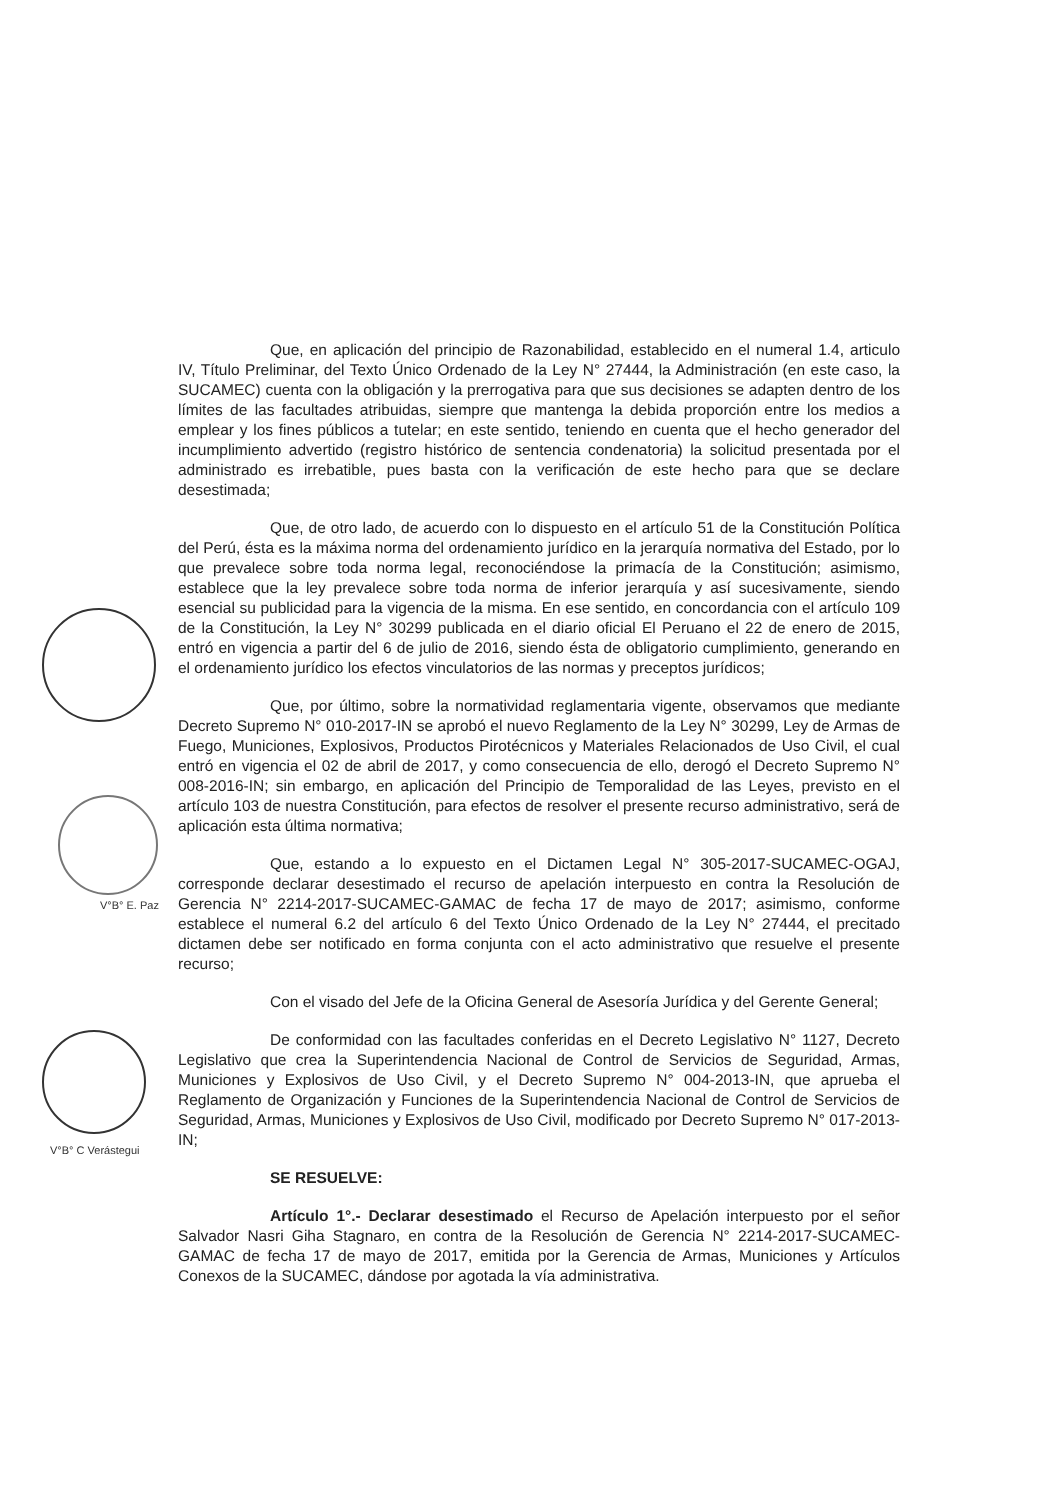V°B° E. Paz
V°B° C Verástegui
Que, en aplicación del principio de Razonabilidad, establecido en el numeral 1.4, articulo IV, Título Preliminar, del Texto Único Ordenado de la Ley N° 27444, la Administración (en este caso, la SUCAMEC) cuenta con la obligación y la prerrogativa para que sus decisiones se adapten dentro de los límites de las facultades atribuidas, siempre que mantenga la debida proporción entre los medios a emplear y los fines públicos a tutelar; en este sentido, teniendo en cuenta que el hecho generador del incumplimiento advertido (registro histórico de sentencia condenatoria) la solicitud presentada por el administrado es irrebatible, pues basta con la verificación de este hecho para que se declare desestimada;
Que, de otro lado, de acuerdo con lo dispuesto en el artículo 51 de la Constitución Política del Perú, ésta es la máxima norma del ordenamiento jurídico en la jerarquía normativa del Estado, por lo que prevalece sobre toda norma legal, reconociéndose la primacía de la Constitución; asimismo, establece que la ley prevalece sobre toda norma de inferior jerarquía y así sucesivamente, siendo esencial su publicidad para la vigencia de la misma. En ese sentido, en concordancia con el artículo 109 de la Constitución, la Ley N° 30299 publicada en el diario oficial El Peruano el 22 de enero de 2015, entró en vigencia a partir del 6 de julio de 2016, siendo ésta de obligatorio cumplimiento, generando en el ordenamiento jurídico los efectos vinculatorios de las normas y preceptos jurídicos;
Que, por último, sobre la normatividad reglamentaria vigente, observamos que mediante Decreto Supremo N° 010-2017-IN se aprobó el nuevo Reglamento de la Ley N° 30299, Ley de Armas de Fuego, Municiones, Explosivos, Productos Pirotécnicos y Materiales Relacionados de Uso Civil, el cual entró en vigencia el 02 de abril de 2017, y como consecuencia de ello, derogó el Decreto Supremo N° 008-2016-IN; sin embargo, en aplicación del Principio de Temporalidad de las Leyes, previsto en el artículo 103 de nuestra Constitución, para efectos de resolver el presente recurso administrativo, será de aplicación esta última normativa;
Que, estando a lo expuesto en el Dictamen Legal N° 305-2017-SUCAMEC-OGAJ, corresponde declarar desestimado el recurso de apelación interpuesto en contra la Resolución de Gerencia N° 2214-2017-SUCAMEC-GAMAC de fecha 17 de mayo de 2017; asimismo, conforme establece el numeral 6.2 del artículo 6 del Texto Único Ordenado de la Ley N° 27444, el precitado dictamen debe ser notificado en forma conjunta con el acto administrativo que resuelve el presente recurso;
Con el visado del Jefe de la Oficina General de Asesoría Jurídica y del Gerente General;
De conformidad con las facultades conferidas en el Decreto Legislativo N° 1127, Decreto Legislativo que crea la Superintendencia Nacional de Control de Servicios de Seguridad, Armas, Municiones y Explosivos de Uso Civil, y el Decreto Supremo N° 004-2013-IN, que aprueba el Reglamento de Organización y Funciones de la Superintendencia Nacional de Control de Servicios de Seguridad, Armas, Municiones y Explosivos de Uso Civil, modificado por Decreto Supremo N° 017-2013-IN;
SE RESUELVE:
Artículo 1°.- Declarar desestimado el Recurso de Apelación interpuesto por el señor Salvador Nasri Giha Stagnaro, en contra de la Resolución de Gerencia N° 2214-2017-SUCAMEC-GAMAC de fecha 17 de mayo de 2017, emitida por la Gerencia de Armas, Municiones y Artículos Conexos de la SUCAMEC, dándose por agotada la vía administrativa.